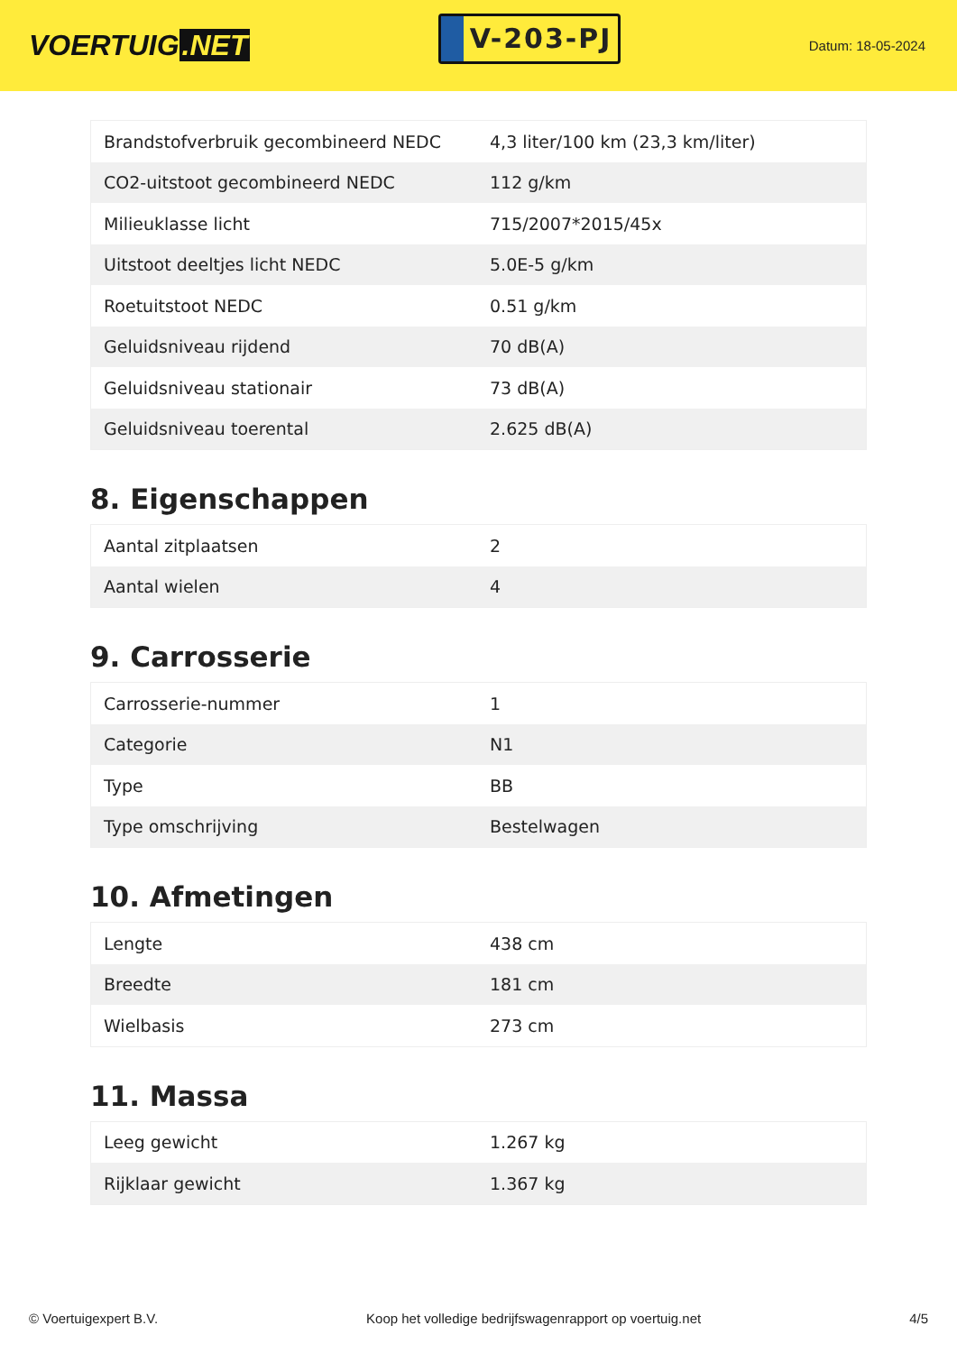VOERTUIG.NET
V-203-PJ
Datum: 18-05-2024
| Brandstofverbruik gecombineerd NEDC | 4,3 liter/100 km (23,3 km/liter) |
| CO2-uitstoot gecombineerd NEDC | 112 g/km |
| Milieuklasse licht | 715/2007*2015/45x |
| Uitstoot deeltjes licht NEDC | 5.0E-5 g/km |
| Roetuitstoot NEDC | 0.51 g/km |
| Geluidsniveau rijdend | 70 dB(A) |
| Geluidsniveau stationair | 73 dB(A) |
| Geluidsniveau toerental | 2.625 dB(A) |
8. Eigenschappen
| Aantal zitplaatsen | 2 |
| Aantal wielen | 4 |
9. Carrosserie
| Carrosserie-nummer | 1 |
| Categorie | N1 |
| Type | BB |
| Type omschrijving | Bestelwagen |
10. Afmetingen
| Lengte | 438 cm |
| Breedte | 181 cm |
| Wielbasis | 273 cm |
11. Massa
| Leeg gewicht | 1.267 kg |
| Rijklaar gewicht | 1.367 kg |
© Voertuigexpert B.V. Koop het volledige bedrijfswagenrapport op voertuig.net 4/5